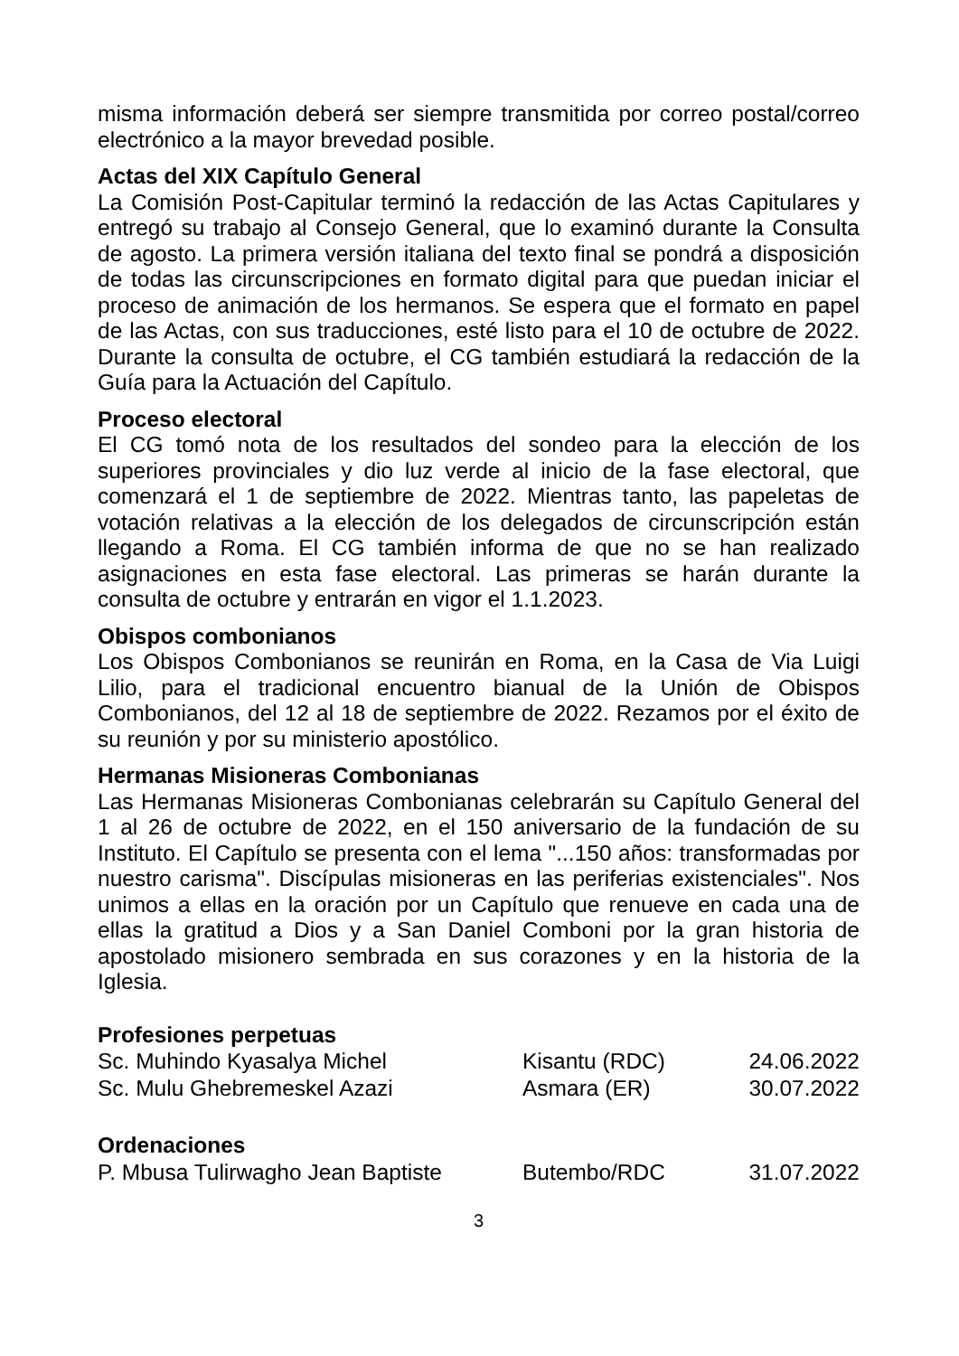misma información deberá ser siempre transmitida por correo postal/correo electrónico a la mayor brevedad posible.
Actas del XIX Capítulo General
La Comisión Post-Capitular terminó la redacción de las Actas Capitulares y entregó su trabajo al Consejo General, que lo examinó durante la Consulta de agosto. La primera versión italiana del texto final se pondrá a disposición de todas las circunscripciones en formato digital para que puedan iniciar el proceso de animación de los hermanos. Se espera que el formato en papel de las Actas, con sus traducciones, esté listo para el 10 de octubre de 2022. Durante la consulta de octubre, el CG también estudiará la redacción de la Guía para la Actuación del Capítulo.
Proceso electoral
El CG tomó nota de los resultados del sondeo para la elección de los superiores provinciales y dio luz verde al inicio de la fase electoral, que comenzará el 1 de septiembre de 2022. Mientras tanto, las papeletas de votación relativas a la elección de los delegados de circunscripción están llegando a Roma. El CG también informa de que no se han realizado asignaciones en esta fase electoral. Las primeras se harán durante la consulta de octubre y entrarán en vigor el 1.1.2023.
Obispos combonianos
Los Obispos Combonianos se reunirán en Roma, en la Casa de Via Luigi Lilio, para el tradicional encuentro bianual de la Unión de Obispos Combonianos, del 12 al 18 de septiembre de 2022. Rezamos por el éxito de su reunión y por su ministerio apostólico.
Hermanas Misioneras Combonianas
Las Hermanas Misioneras Combonianas celebrarán su Capítulo General del 1 al 26 de octubre de 2022, en el 150 aniversario de la fundación de su Instituto. El Capítulo se presenta con el lema "...150 años: transformadas por nuestro carisma". Discípulas misioneras en las periferias existenciales". Nos unimos a ellas en la oración por un Capítulo que renueve en cada una de ellas la gratitud a Dios y a San Daniel Comboni por la gran historia de apostolado misionero sembrada en sus corazones y en la historia de la Iglesia.
Profesiones perpetuas
| Sc. Muhindo Kyasalya Michel | Kisantu (RDC) | 24.06.2022 |
| Sc. Mulu Ghebremeskel Azazi | Asmara (ER) | 30.07.2022 |
Ordenaciones
| P. Mbusa Tulirwagho Jean Baptiste | Butembo/RDC | 31.07.2022 |
3